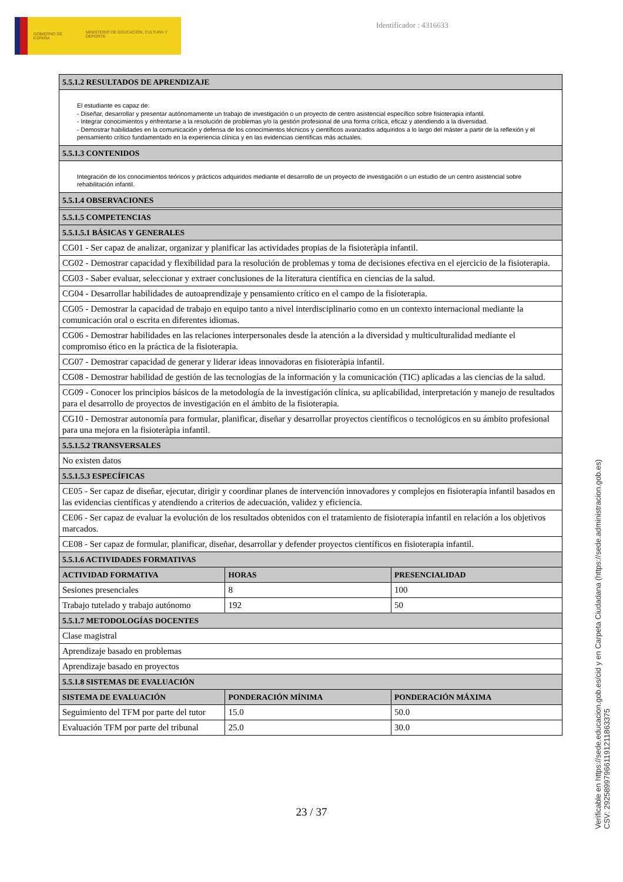GOBIERNO DE ESPAÑA
MINISTERIO DE EDUCACIÓN, CULTURA Y DEPORTE
Identificador : 4316633
| 5.5.1.2 RESULTADOS DE APRENDIZAJE | | |
| --- | --- | --- |
| El estudiante es capaz de: - Diseñar, desarrollar y presentar autónomamente un trabajo de investigación o un proyecto de centro asistencial específico sobre fisioterapia infantil. - Integrar conocimientos y enfrentarse a la resolución de problemas y/o la gestión profesional de una forma crítica, eficaz y atendiendo a la diversidad. - Demostrar habilidades en la comunicación y defensa de los conocimientos técnicos y científicos avanzados adquiridos a lo largo del máster a partir de la reflexión y el pensamiento crítico fundamentado en la experiencia clínica y en las evidencias científicas más actuales. | | |
| 5.5.1.3 CONTENIDOS | | |
| Integración de los conocimientos teóricos y prácticos adquiridos mediante el desarrollo de un proyecto de investigación o un estudio de un centro asistencial sobre rehabilitación infantil. | | |
| 5.5.1.4 OBSERVACIONES | | |
| 5.5.1.5 COMPETENCIAS | | |
| 5.5.1.5.1 BÁSICAS Y GENERALES | | |
| CG01 - Ser capaz de analizar, organizar y planificar las actividades propias de la fisioteràpia infantil. | | |
| CG02 - Demostrar capacidad y flexibilidad para la resolución de problemas y toma de decisiones efectiva en el ejercicio de la fisioterapia. | | |
| CG03 - Saber evaluar, seleccionar y extraer conclusiones de la literatura científica en ciencias de la salud. | | |
| CG04 - Desarrollar habilidades de autoaprendizaje y pensamiento crítico en el campo de la fisioterapia. | | |
| CG05 - Demostrar la capacidad de trabajo en equipo tanto a nivel interdisciplinario como en un contexto internacional mediante la comunicación oral o escrita en diferentes idiomas. | | |
| CG06 - Demostrar habilidades en las relaciones interpersonales desde la atención a la diversidad y multiculturalidad mediante el compromiso ético en la práctica de la fisioterapia. | | |
| CG07 - Demostrar capacidad de generar y liderar ideas innovadoras en fisioteràpia infantil. | | |
| CG08 - Demostrar habilidad de gestión de las tecnologías de la información y la comunicación (TIC) aplicadas a las ciencias de la salud. | | |
| CG09 - Conocer los principios básicos de la metodología de la investigación clínica, su aplicabilidad, interpretación y manejo de resultados para el desarrollo de proyectos de investigación en el ámbito de la fisioterapia. | | |
| CG10 - Demostrar autonomía para formular, planificar, diseñar y desarrollar proyectos científicos o tecnológicos en su ámbito profesional para una mejora en la fisioteràpia infantil. | | |
| 5.5.1.5.2 TRANSVERSALES | | |
| No existen datos | | |
| 5.5.1.5.3 ESPECÍFICAS | | |
| CE05 - Ser capaz de diseñar, ejecutar, dirigir y coordinar planes de intervención innovadores y complejos en fisioterapia infantil basados en las evidencias científicas y atendiendo a criterios de adecuación, validez y eficiencia. | | |
| CE06 - Ser capaz de evaluar la evolución de los resultados obtenidos con el tratamiento de fisioterapia infantil en relación a los objetivos marcados. | | |
| CE08 - Ser capaz de formular, planificar, diseñar, desarrollar y defender proyectos científicos en fisioterapia infantil. | | |
| 5.5.1.6 ACTIVIDADES FORMATIVAS | | |
| ACTIVIDAD FORMATIVA | HORAS | PRESENCIALIDAD |
| Sesiones presenciales | 8 | 100 |
| Trabajo tutelado y trabajo autónomo | 192 | 50 |
| 5.5.1.7 METODOLOGÍAS DOCENTES | | |
| Clase magistral | | |
| Aprendizaje basado en problemas | | |
| Aprendizaje basado en proyectos | | |
| 5.5.1.8 SISTEMAS DE EVALUACIÓN | | |
| SISTEMA DE EVALUACIÓN | PONDERACIÓN MÍNIMA | PONDERACIÓN MÁXIMA |
| Seguimiento del TFM por parte del tutor | 15.0 | 50.0 |
| Evaluación TFM por parte del tribunal | 25.0 | 30.0 |
23 / 37
Verificable en https://sede.educacion.gob.es/cid y en Carpeta Ciudadana (https://sede.administracion.gob.es)
CSV: 292589979661191211863375